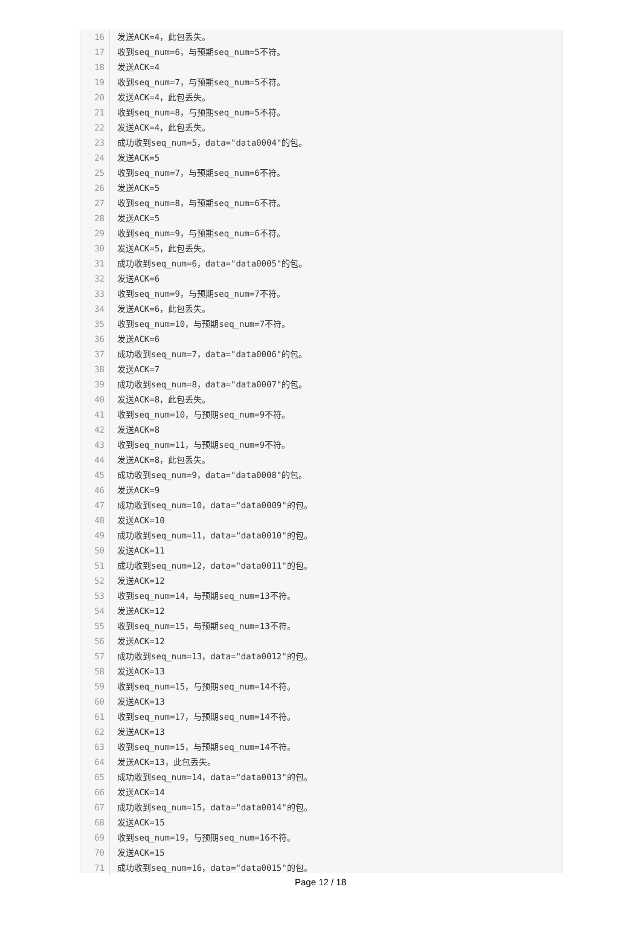16 发送ACK=4，此包丢失。
17 收到seq_num=6，与预期seq_num=5不符。
18 发送ACK=4
19 收到seq_num=7，与预期seq_num=5不符。
20 发送ACK=4，此包丢失。
21 收到seq_num=8，与预期seq_num=5不符。
22 发送ACK=4，此包丢失。
23 成功收到seq_num=5，data="data0004"的包。
24 发送ACK=5
25 收到seq_num=7，与预期seq_num=6不符。
26 发送ACK=5
27 收到seq_num=8，与预期seq_num=6不符。
28 发送ACK=5
29 收到seq_num=9，与预期seq_num=6不符。
30 发送ACK=5，此包丢失。
31 成功收到seq_num=6，data="data0005"的包。
32 发送ACK=6
33 收到seq_num=9，与预期seq_num=7不符。
34 发送ACK=6，此包丢失。
35 收到seq_num=10，与预期seq_num=7不符。
36 发送ACK=6
37 成功收到seq_num=7，data="data0006"的包。
38 发送ACK=7
39 成功收到seq_num=8，data="data0007"的包。
40 发送ACK=8，此包丢失。
41 收到seq_num=10，与预期seq_num=9不符。
42 发送ACK=8
43 收到seq_num=11，与预期seq_num=9不符。
44 发送ACK=8，此包丢失。
45 成功收到seq_num=9，data="data0008"的包。
46 发送ACK=9
47 成功收到seq_num=10，data="data0009"的包。
48 发送ACK=10
49 成功收到seq_num=11，data="data0010"的包。
50 发送ACK=11
51 成功收到seq_num=12，data="data0011"的包。
52 发送ACK=12
53 收到seq_num=14，与预期seq_num=13不符。
54 发送ACK=12
55 收到seq_num=15，与预期seq_num=13不符。
56 发送ACK=12
57 成功收到seq_num=13，data="data0012"的包。
58 发送ACK=13
59 收到seq_num=15，与预期seq_num=14不符。
60 发送ACK=13
61 收到seq_num=17，与预期seq_num=14不符。
62 发送ACK=13
63 收到seq_num=15，与预期seq_num=14不符。
64 发送ACK=13，此包丢失。
65 成功收到seq_num=14，data="data0013"的包。
66 发送ACK=14
67 成功收到seq_num=15，data="data0014"的包。
68 发送ACK=15
69 收到seq_num=19，与预期seq_num=16不符。
70 发送ACK=15
71 成功收到seq_num=16，data="data0015"的包。
Page 12 / 18